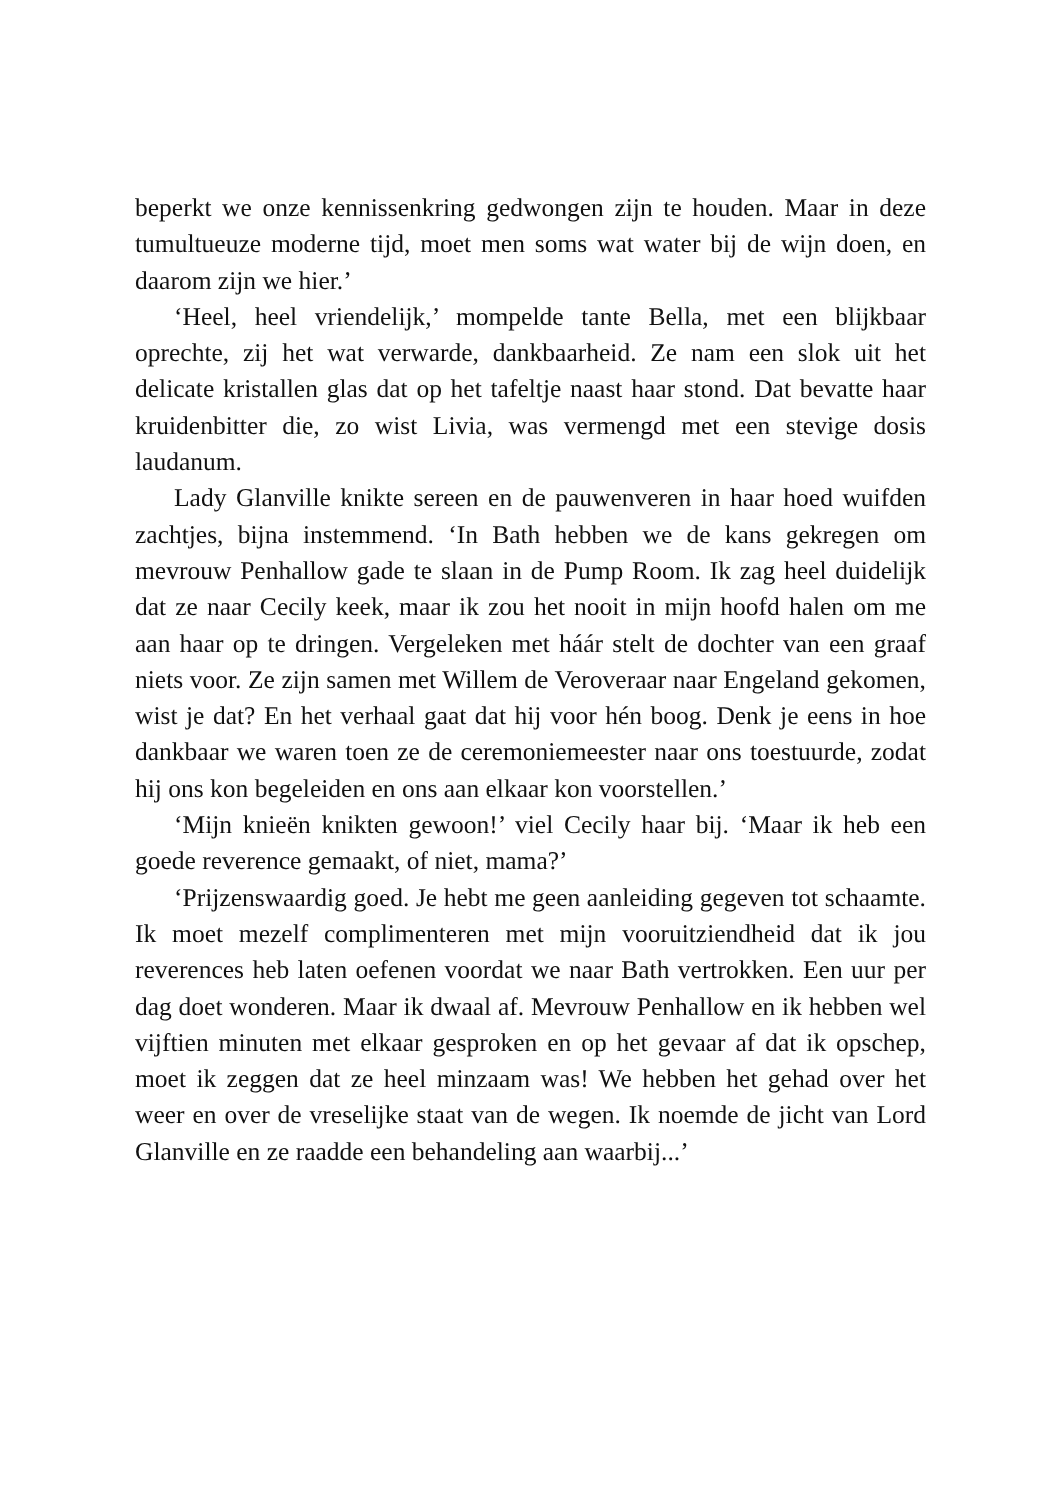beperkt we onze kennissenkring gedwongen zijn te houden. Maar in deze tumultueuze moderne tijd, moet men soms wat water bij de wijn doen, en daarom zijn we hier.’
‘Heel, heel vriendelijk,’ mompelde tante Bella, met een blijkbaar oprechte, zij het wat verwarde, dankbaarheid. Ze nam een slok uit het delicate kristallen glas dat op het tafeltje naast haar stond. Dat bevatte haar kruidenbitter die, zo wist Livia, was vermengd met een stevige dosis laudanum.
Lady Glanville knikte sereen en de pauwenveren in haar hoed wuifden zachtjes, bijna instemmend. ‘In Bath hebben we de kans gekregen om mevrouw Penhallow gade te slaan in de Pump Room. Ik zag heel duidelijk dat ze naar Cecily keek, maar ik zou het nooit in mijn hoofd halen om me aan haar op te dringen. Vergeleken met háár stelt de dochter van een graaf niets voor. Ze zijn samen met Willem de Veroveraar naar Engeland gekomen, wist je dat? En het verhaal gaat dat hij voor hén boog. Denk je eens in hoe dankbaar we waren toen ze de ceremoniemeester naar ons toestuurde, zodat hij ons kon begeleiden en ons aan elkaar kon voorstellen.’
‘Mijn knieën knikten gewoon!’ viel Cecily haar bij. ‘Maar ik heb een goede reverence gemaakt, of niet, mama?’
‘Prijzenswaardig goed. Je hebt me geen aanleiding gegeven tot schaamte. Ik moet mezelf complimenteren met mijn vooruitziendheid dat ik jou reverences heb laten oefenen voordat we naar Bath vertrokken. Een uur per dag doet wonderen. Maar ik dwaal af. Mevrouw Penhallow en ik hebben wel vijftien minuten met elkaar gesproken en op het gevaar af dat ik opschep, moet ik zeggen dat ze heel minzaam was! We hebben het gehad over het weer en over de vreselijke staat van de wegen. Ik noemde de jicht van Lord Glanville en ze raadde een behandeling aan waarbij...’